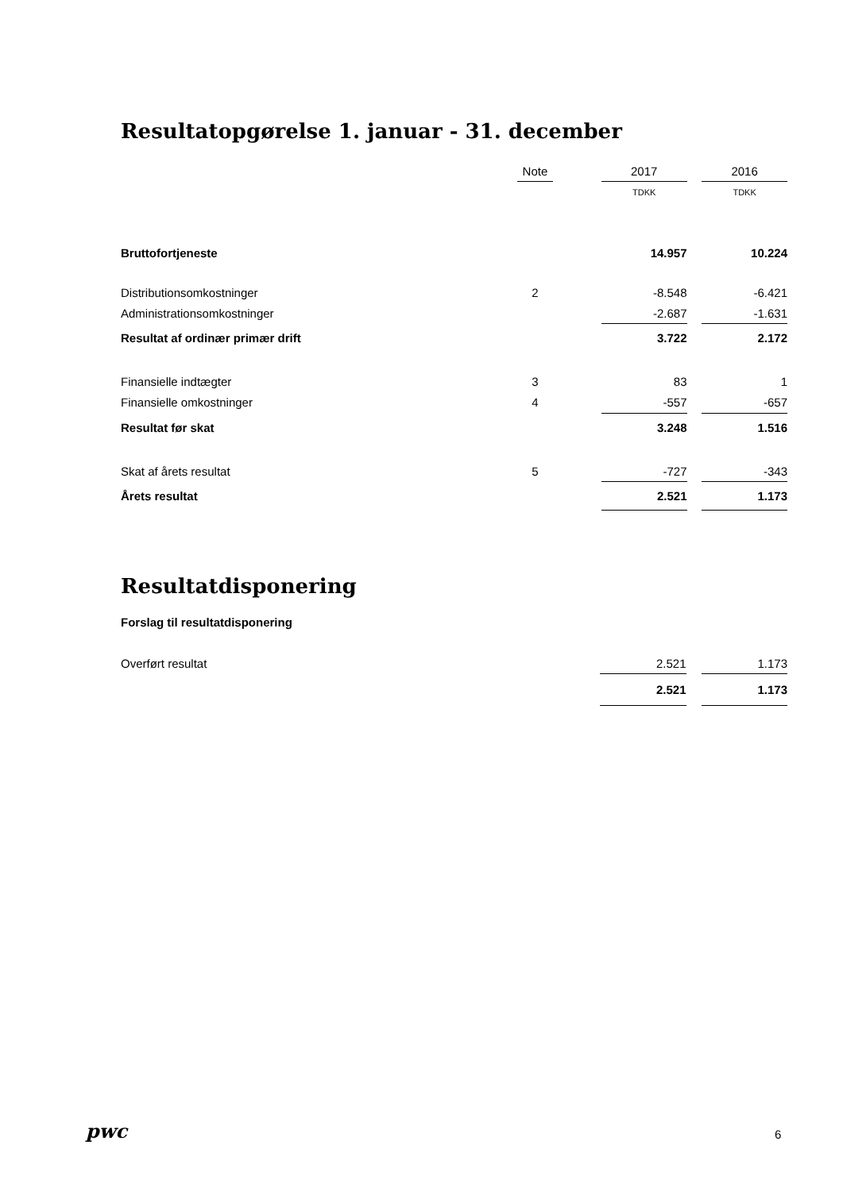Resultatopgørelse 1. januar - 31. december
| | Note | | 2017 | | 2016 |
| --- | --- | --- | --- | --- | --- |
| | | | TDKK | | TDKK |
| Bruttofortjeneste | | | 14.957 | | 10.224 |
| Distributionsomkostninger | 2 | | -8.548 | | -6.421 |
| Administrationsomkostninger | | | -2.687 | | -1.631 |
| Resultat af ordinær primær drift | | | 3.722 | | 2.172 |
| Finansielle indtægter | 3 | | 83 | | 1 |
| Finansielle omkostninger | 4 | | -557 | | -657 |
| Resultat før skat | | | 3.248 | | 1.516 |
| Skat af årets resultat | 5 | | -727 | | -343 |
| Årets resultat | | | 2.521 | | 1.173 |
Resultatdisponering
Forslag til resultatdisponering
| Overført resultat | | | 2.521 | | 1.173 |
| | | | 2.521 | | 1.173 |
pwc 6